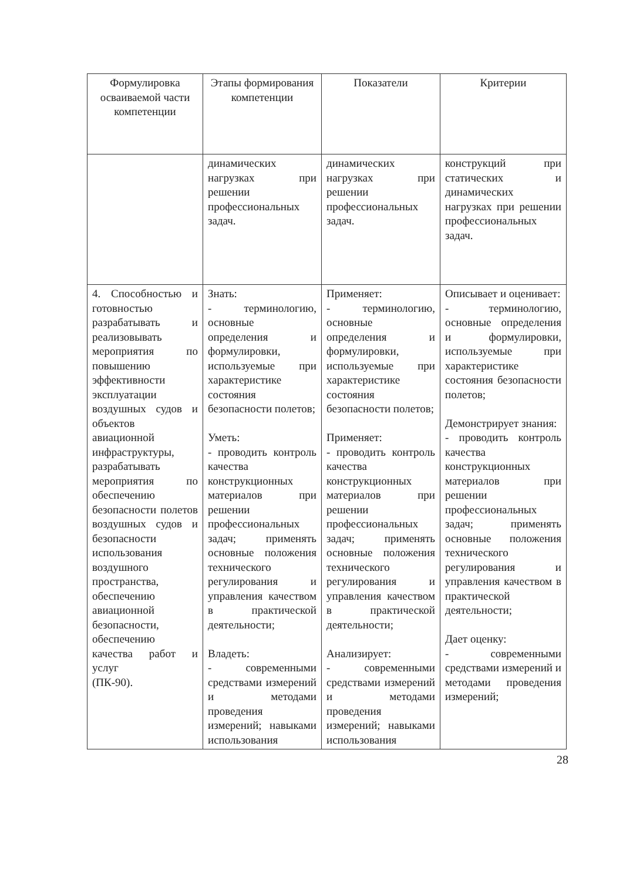| Формулировка осваиваемой части компетенции | Этапы формирования компетенции | Показатели | Критерии |
| --- | --- | --- | --- |
| | динамических нагрузках при решении профессиональных задач. | динамических нагрузках при решении профессиональных задач. | конструкций при статических и динамических нагрузках при решении профессиональных задач. |
| 4. Способностью и готовностью разрабатывать и реализовывать мероприятия по повышению эффективности эксплуатации воздушных судов и объектов авиационной инфраструктуры, разрабатывать мероприятия по обеспечению безопасности полетов воздушных судов и безопасности использования воздушного пространства, обеспечению авиационной безопасности, обеспечению качества работ и услуг (ПК-90). | Знать: - терминологию, основные определения и формулировки, используемые при характеристике состояния безопасности полетов; Уметь: - проводить контроль качества конструкционных материалов при решении профессиональных задач; применять основные положения технического регулирования и управления качеством в практической деятельности; Владеть: - современными средствами измерений и методами проведения измерений; навыками использования | Применяет: - терминологию, основные определения и формулировки, используемые при характеристике состояния безопасности полетов; Применяет: - проводить контроль качества конструкционных материалов при решении профессиональных задач; применять основные положения технического регулирования и управления качеством в практической деятельности; Анализирует: - современными средствами измерений и методами проведения измерений; навыками использования | Описывает и оценивает: - терминологию, основные определения и формулировки, используемые при характеристике состояния безопасности полетов; Демонстрирует знания: - проводить контроль качества конструкционных материалов при решении профессиональных задач; применять основные положения технического регулирования и управления качеством в практической деятельности; Дает оценку: - современными средствами измерений и методами проведения измерений; |
28